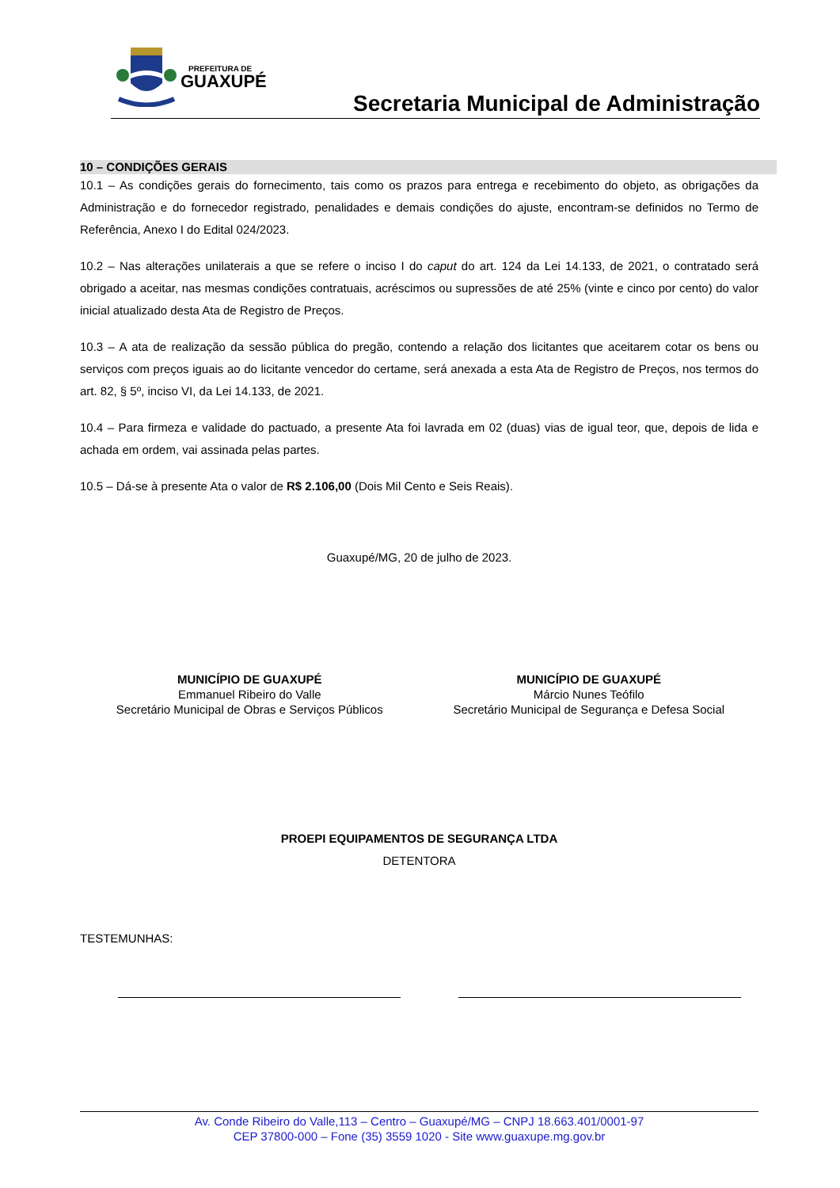PREFEITURA DE
GUAXUPÉ
Secretaria Municipal de Administração
10 – CONDIÇÕES GERAIS
10.1 – As condições gerais do fornecimento, tais como os prazos para entrega e recebimento do objeto, as obrigações da Administração e do fornecedor registrado, penalidades e demais condições do ajuste, encontram-se definidos no Termo de Referência, Anexo I do Edital 024/2023.
10.2 – Nas alterações unilaterais a que se refere o inciso I do caput do art. 124 da Lei 14.133, de 2021, o contratado será obrigado a aceitar, nas mesmas condições contratuais, acréscimos ou supressões de até 25% (vinte e cinco por cento) do valor inicial atualizado desta Ata de Registro de Preços.
10.3 – A ata de realização da sessão pública do pregão, contendo a relação dos licitantes que aceitarem cotar os bens ou serviços com preços iguais ao do licitante vencedor do certame, será anexada a esta Ata de Registro de Preços, nos termos do art. 82, § 5º, inciso VI, da Lei 14.133, de 2021.
10.4 – Para firmeza e validade do pactuado, a presente Ata foi lavrada em 02 (duas) vias de igual teor, que, depois de lida e achada em ordem, vai assinada pelas partes.
10.5 – Dá-se à presente Ata o valor de R$ 2.106,00 (Dois Mil Cento e Seis Reais).
Guaxupé/MG, 20 de julho de 2023.
MUNICÍPIO DE GUAXUPÉ
Emmanuel Ribeiro do Valle
Secretário Municipal de Obras e Serviços Públicos
MUNICÍPIO DE GUAXUPÉ
Márcio Nunes Teófilo
Secretário Municipal de Segurança e Defesa Social
PROEPI EQUIPAMENTOS DE SEGURANÇA LTDA
DETENTORA
TESTEMUNHAS:
Av. Conde Ribeiro do Valle,113 – Centro – Guaxupé/MG – CNPJ 18.663.401/0001-97
CEP 37800-000 – Fone (35) 3559 1020 - Site www.guaxupe.mg.gov.br